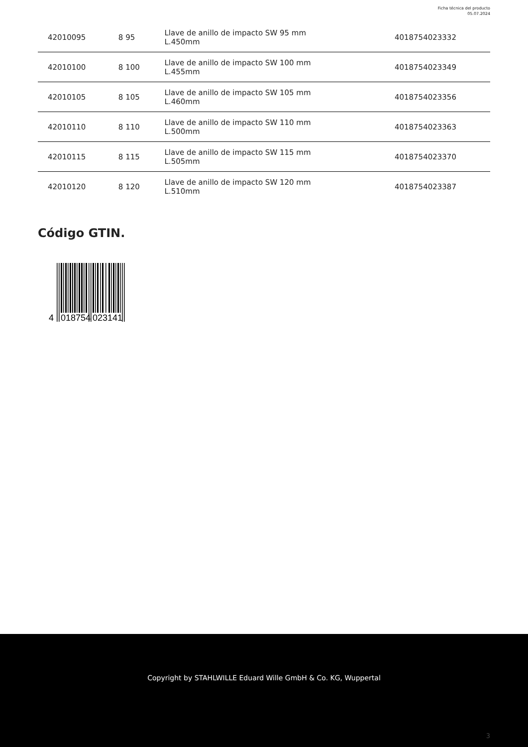Ficha técnica del producto
05.07.2024
| 42010095 | 8 95 | Llave de anillo de impacto SW 95 mm L.450mm | 4018754023332 |
| 42010100 | 8 100 | Llave de anillo de impacto SW 100 mm L.455mm | 4018754023349 |
| 42010105 | 8 105 | Llave de anillo de impacto SW 105 mm L.460mm | 4018754023356 |
| 42010110 | 8 110 | Llave de anillo de impacto SW 110 mm L.500mm | 4018754023363 |
| 42010115 | 8 115 | Llave de anillo de impacto SW 115 mm L.505mm | 4018754023370 |
| 42010120 | 8 120 | Llave de anillo de impacto SW 120 mm L.510mm | 4018754023387 |
Código GTIN.
4
018754
023141
Copyright by STAHLWILLE Eduard Wille GmbH & Co. KG, Wuppertal
3